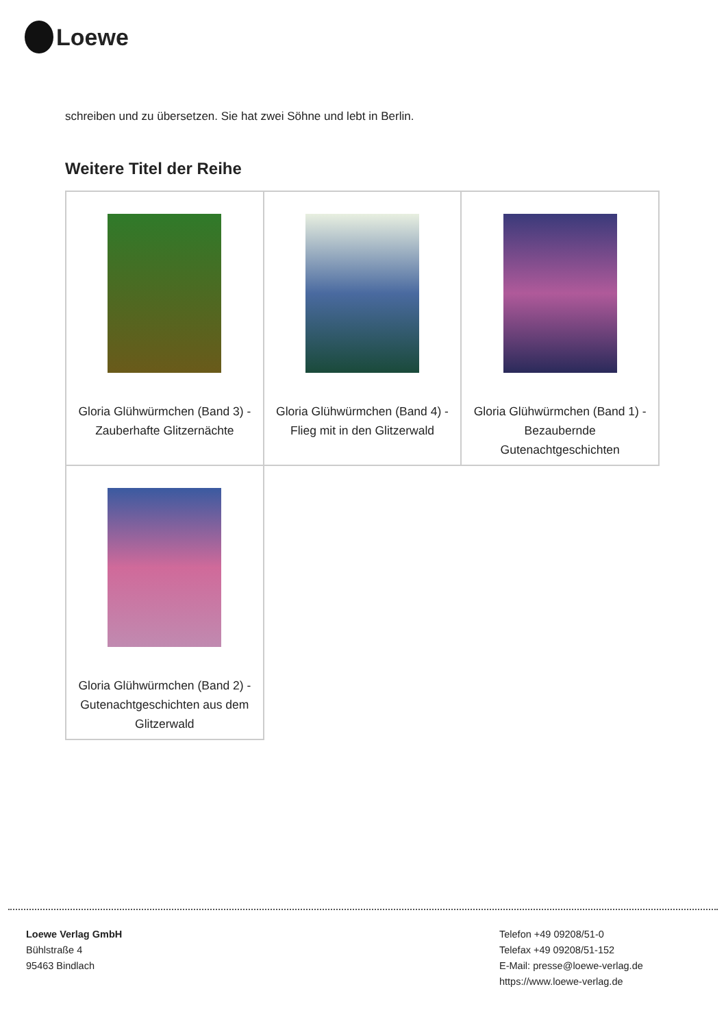Loewe
schreiben und zu übersetzen. Sie hat zwei Söhne und lebt in Berlin.
Weitere Titel der Reihe
| Gloria Glühwürmchen (Band 3) - Zauberhafte Glitzernächte | Gloria Glühwürmchen (Band 4) - Flieg mit in den Glitzerwald | Gloria Glühwürmchen (Band 1) - Bezaubernde Gutenachtgeschichten |
| Gloria Glühwürmchen (Band 2) - Gutenachtgeschichten aus dem Glitzerwald | | |
Loewe Verlag GmbH
Bühlstraße 4
95463 Bindlach
Telefon +49 09208/51-0
Telefax +49 09208/51-152
E-Mail: presse@loewe-verlag.de
https://www.loewe-verlag.de